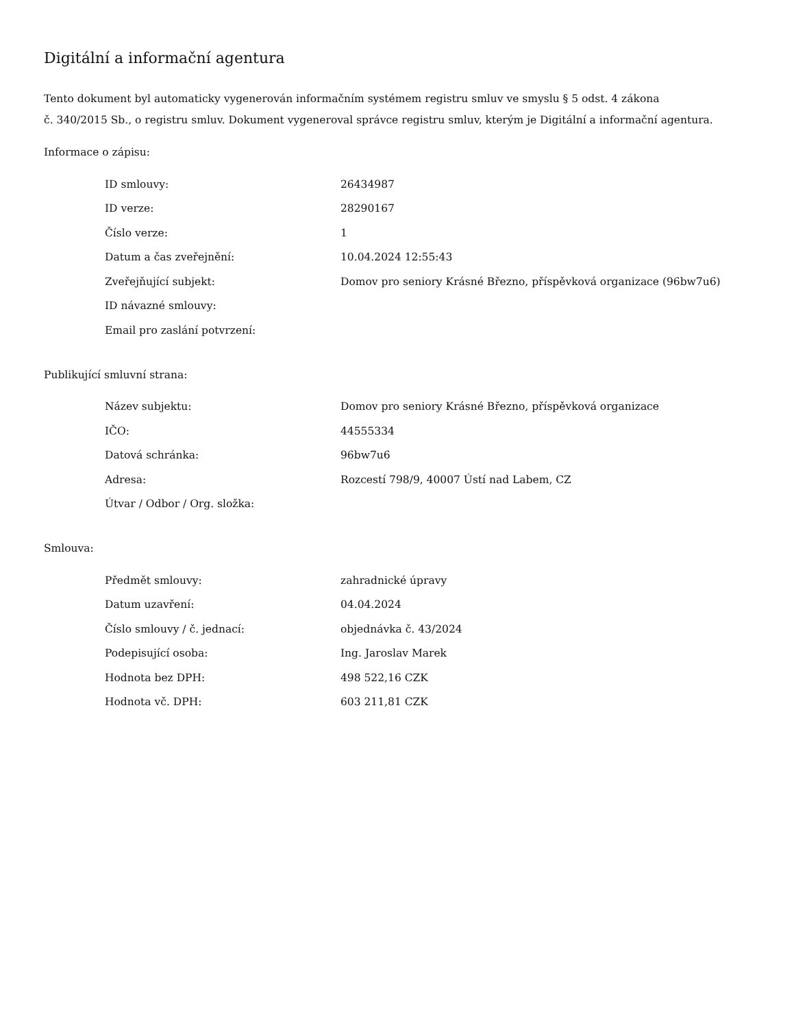Digitální a informační agentura
Tento dokument byl automaticky vygenerován informačním systémem registru smluv ve smyslu § 5 odst. 4 zákona
č. 340/2015 Sb., o registru smluv. Dokument vygeneroval správce registru smluv, kterým je Digitální a informační agentura.
Informace o zápisu:
| ID smlouvy: | 26434987 |
| ID verze: | 28290167 |
| Číslo verze: | 1 |
| Datum a čas zveřejnění: | 10.04.2024 12:55:43 |
| Zveřejňující subjekt: | Domov pro seniory Krásné Březno, příspěvková organizace (96bw7u6) |
| ID návazné smlouvy: | |
| Email pro zaslání potvrzení: | |
Publikující smluvní strana:
| Název subjektu: | Domov pro seniory Krásné Březno, příspěvková organizace |
| IČO: | 44555334 |
| Datová schránka: | 96bw7u6 |
| Adresa: | Rozcestí 798/9, 40007 Ústí nad Labem, CZ |
| Útvar / Odbor / Org. složka: | |
Smlouva:
| Předmět smlouvy: | zahradnické úpravy |
| Datum uzavření: | 04.04.2024 |
| Číslo smlouvy / č. jednací: | objednávka č. 43/2024 |
| Podepisující osoba: | Ing. Jaroslav Marek |
| Hodnota bez DPH: | 498 522,16 CZK |
| Hodnota vč. DPH: | 603 211,81 CZK |